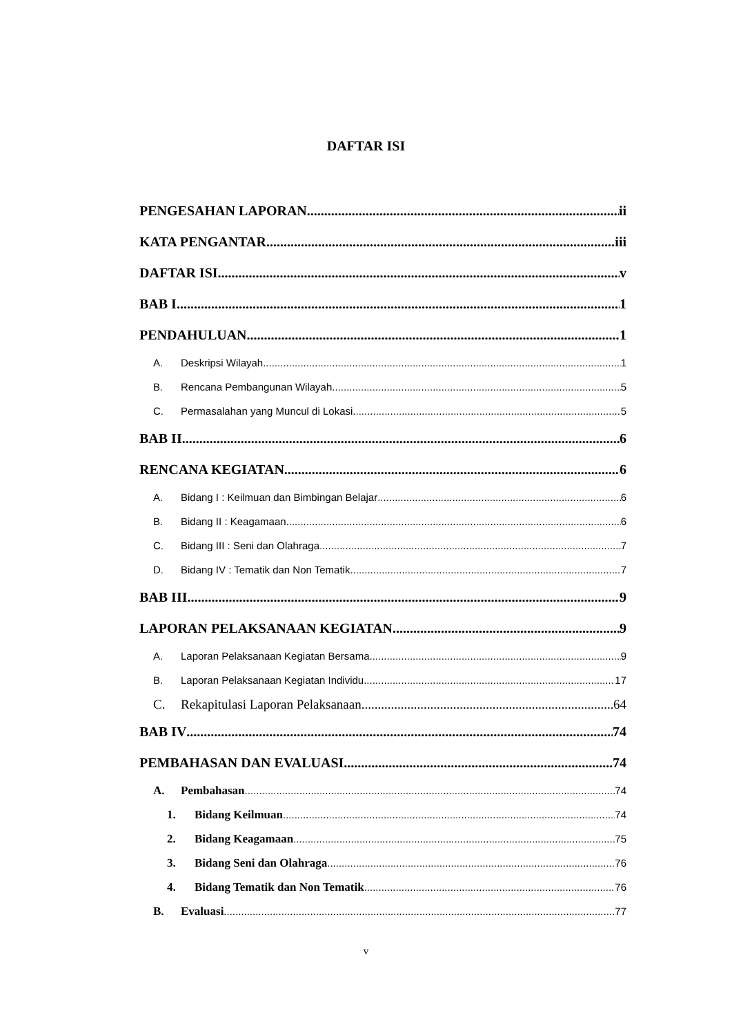DAFTAR ISI
PENGESAHAN LAPORAN ii
KATA PENGANTAR iii
DAFTAR ISI v
BAB I 1
PENDAHULUAN 1
A. Deskripsi Wilayah 1
B. Rencana Pembangunan Wilayah 5
C. Permasalahan yang Muncul di Lokasi 5
BAB II 6
RENCANA KEGIATAN 6
A. Bidang I : Keilmuan dan Bimbingan Belajar 6
B. Bidang II : Keagamaan 6
C. Bidang III : Seni dan Olahraga 7
D. Bidang IV : Tematik dan Non Tematik 7
BAB III 9
LAPORAN PELAKSANAAN KEGIATAN 9
A. Laporan Pelaksanaan Kegiatan Bersama 9
B. Laporan Pelaksanaan Kegiatan Individu 17
C. Rekapitulasi Laporan Pelaksanaan 64
BAB IV 74
PEMBAHASAN DAN EVALUASI 74
A. Pembahasan 74
1. Bidang Keilmuan 74
2. Bidang Keagamaan 75
3. Bidang Seni dan Olahraga 76
4. Bidang Tematik dan Non Tematik 76
B. Evaluasi 77
v